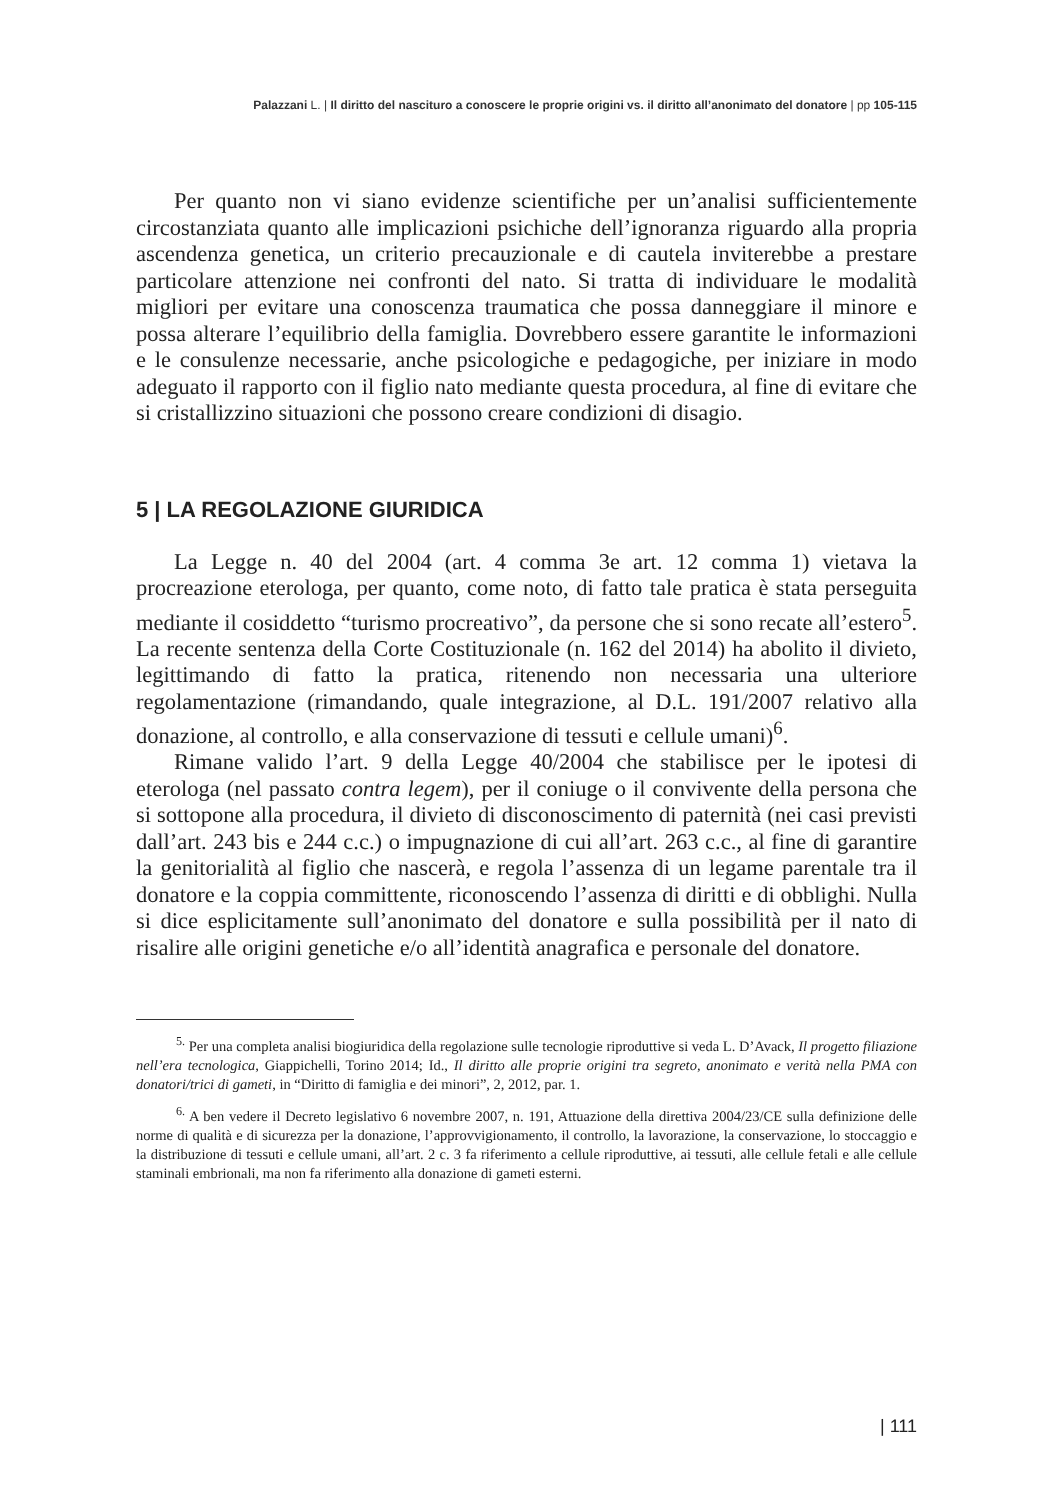Palazzani L. | Il diritto del nascituro a conoscere le proprie origini vs. il diritto all’anonimato del donatore | pp 105-115
Per quanto non vi siano evidenze scientifiche per un’analisi sufficientemente circostanziata quanto alle implicazioni psichiche dell’ignoranza riguardo alla propria ascendenza genetica, un criterio precauzionale e di cautela inviterebbe a prestare particolare attenzione nei confronti del nato. Si tratta di individuare le modalità migliori per evitare una conoscenza traumatica che possa danneggiare il minore e possa alterare l’equilibrio della famiglia. Dovrebbero essere garantite le informazioni e le consulenze necessarie, anche psicologiche e pedagogiche, per iniziare in modo adeguato il rapporto con il figlio nato mediante questa procedura, al fine di evitare che si cristallizzino situazioni che possono creare condizioni di disagio.
5 | LA REGOLAZIONE GIURIDICA
La Legge n. 40 del 2004 (art. 4 comma 3e art. 12 comma 1) vietava la procreazione eterologa, per quanto, come noto, di fatto tale pratica è stata perseguita mediante il cosiddetto “turismo procreativo”, da persone che si sono recate all’estero<sup>5</sup>. La recente sentenza della Corte Costituzionale (n. 162 del 2014) ha abolito il divieto, legittimando di fatto la pratica, ritenendo non necessaria una ulteriore regolamentazione (rimandando, quale integrazione, al D.L. 191/2007 relativo alla donazione, al controllo, e alla conservazione di tessuti e cellule umani)<sup>6</sup>.
Rimane valido l’art. 9 della Legge 40/2004 che stabilisce per le ipotesi di eterologa (nel passato contra legem), per il coniuge o il convivente della persona che si sottopone alla procedura, il divieto di disconoscimento di paternità (nei casi previsti dall’art. 243 bis e 244 c.c.) o impugnazione di cui all’art. 263 c.c., al fine di garantire la genitorialità al figlio che nascerà, e regola l’assenza di un legame parentale tra il donatore e la coppia committente, riconoscendo l’assenza di diritti e di obblighi. Nulla si dice esplicitamente sull’anonimato del donatore e sulla possibilità per il nato di risalire alle origini genetiche e/o all’identità anagrafica e personale del donatore.
<sup>5.</sup> Per una completa analisi biogiuridica della regolazione sulle tecnologie riproduttive si veda L. D’Avack, Il progetto filiazione nell’era tecnologica, Giappichelli, Torino 2014; Id., Il diritto alle proprie origini tra segreto, anonimato e verità nella PMA con donatori/trici di gameti, in “Diritto di famiglia e dei minori”, 2, 2012, par. 1.
<sup>6.</sup> A ben vedere il Decreto legislativo 6 novembre 2007, n. 191, Attuazione della direttiva 2004/23/CE sulla definizione delle norme di qualità e di sicurezza per la donazione, l’approvvigionamento, il controllo, la lavorazione, la conservazione, lo stoccaggio e la distribuzione di tessuti e cellule umani, all’art. 2 c. 3 fa riferimento a cellule riproduttive, ai tessuti, alle cellule fetali e alle cellule staminali embrionali, ma non fa riferimento alla donazione di gameti esterni.
| 111